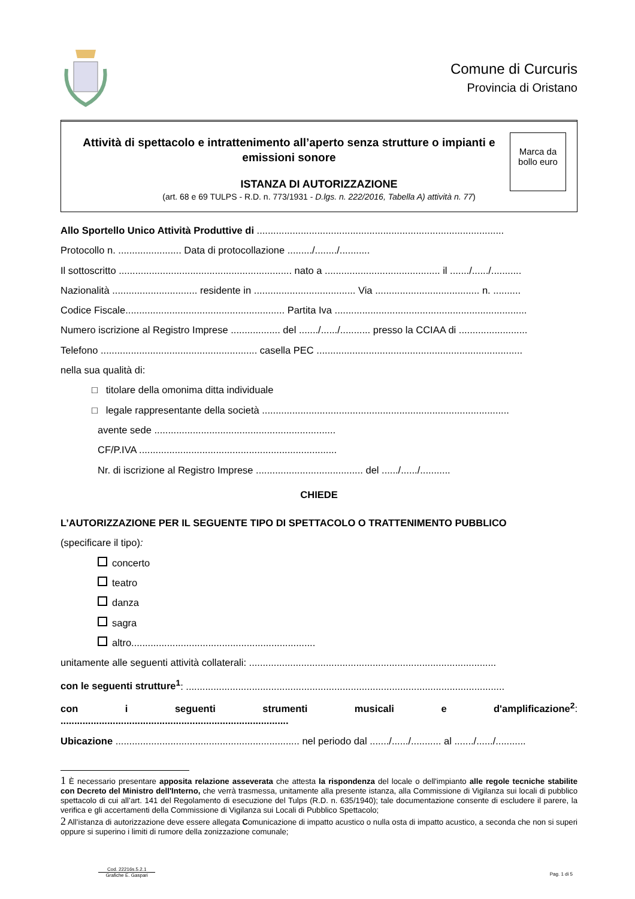Comune di Curcuris
Provincia di Oristano
Attività di spettacolo e intrattenimento all’aperto senza strutture o impianti e emissioni sonore
ISTANZA DI AUTORIZZAZIONE
(art. 68 e 69 TULPS - R.D. n. 773/1931 - D.lgs. n. 222/2016, Tabella A) attività n. 77)
Marca da bollo euro
Allo Sportello Unico Attività Produttive di ..........................................................................................
Protocollo n. ....................... Data di protocollazione ........./......../...........
Il sottoscritto ............................................................... nato a .......................................... il ......./....../...........
Nazionalità ............................... residente in ..................................... Via ...................................... n. ..........
Codice Fiscale.......................................................... Partita Iva ......................................................................
Numero iscrizione al Registro Imprese .................. del ......./....../........... presso la CCIAA di .........................
Telefono ......................................................... casella PEC ...........................................................................
nella sua qualità di:
□ titolare della omonima ditta individuale
□ legale rappresentante della società ..........................................................................................
avente sede ..................................................................
CF/P.IVA ........................................................................
Nr. di iscrizione al Registro Imprese ....................................... del ....../....../...........
CHIEDE
L’AUTORIZZAZIONE PER IL SEGUENTE TIPO DI SPETTACOLO O TRATTENIMENTO PUBBLICO
(specificare il tipo):
concerto
teatro
danza
sagra
altro...................................................................
unitamente alle seguenti attività collaterali: ..........................................................................................
con le seguenti strutture<sup>1</sup>: ....................................................................................................................
con i seguenti strumenti musicali e d'amplificazione<sup>2</sup>:
...................................................................................
Ubicazione ................................................................... nel periodo dal ......./....../........... al ......./....../...........
1 È necessario presentare apposita relazione asseverata che attesta la rispondenza del locale o dell'impianto alle regole tecniche stabilite con Decreto del Ministro dell'Interno, che verrà trasmessa, unitamente alla presente istanza, alla Commissione di Vigilanza sui locali di pubblico spettacolo di cui all’art. 141 del Regolamento di esecuzione del Tulps (R.D. n. 635/1940); tale documentazione consente di escludere il parere, la verifica e gli accertamenti della Commissione di Vigilanza sui Locali di Pubblico Spettacolo;
2 All’istanza di autorizzazione deve essere allegata Comunicazione di impatto acustico o nulla osta di impatto acustico, a seconda che non si superi oppure si superino i limiti di rumore della zonizzazione comunale;
Cod. 22216s.5.2.1
Grafiche E. Gaspari
Pag. 1 di 5